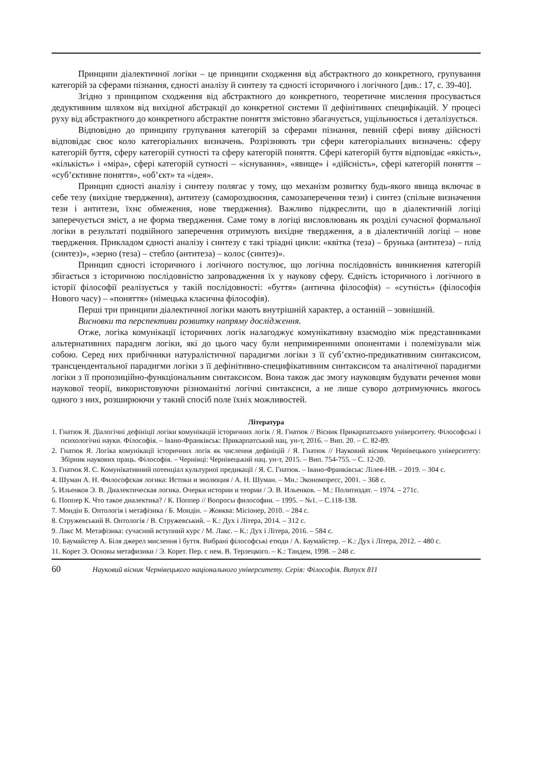Принципи діалектичної логіки – це принципи сходження від абстрактного до конкретного, групування категорій за сферами пізнання, єдності аналізу й синтезу та єдності історичного і логічного [див.: 17, с. 39-40].
Згідно з принципом сходження від абстрактного до конкретного, теоретичне мислення просувається дедуктивним шляхом від вихідної абстракції до конкретної системи її дефінітивних специфікацій. У процесі руху від абстрактного до конкретного абстрактне поняття змістовно збагачується, ущільнюється і деталізується.
Відповідно до принципу групування категорій за сферами пізнання, певній сфері вияву дійсності відповідає своє коло категоріальних визначень. Розрізняють три сфери категоріальних визначень: сферу категорій буття, сферу категорій сутності та сферу категорій поняття. Сфері категорій буття відповідає «якість», «кількість» і «міра», сфері категорій сутності – «існування», «явище» і «дійсність», сфері категорій поняття – «суб’єктивне поняття», «об’єкт» та «ідея».
Принцип єдності аналізу і синтезу полягає у тому, що механізм розвитку будь-якого явища включає в себе тезу (вихідне твердження), антитезу (самороздвоєння, самозаперечення тези) і синтез (спільне визначення тези і антитези, їхнє обмеження, нове твердження). Важливо підкреслити, що в діалектичній логіці заперечується зміст, а не форма твердження. Саме тому в логіці висловлювань як розділі сучасної формальної логіки в результаті подвійного заперечення отримують вихідне твердження, а в діалектичній логіці – нове твердження. Прикладом єдності аналізу і синтезу є такі тріадні цикли: «квітка (теза) – брунька (антитеза) – плід (синтез)», «зерно (теза) – стебло (антитеза) – колос (синтез)».
Принцип єдності історичного і логічного постулює, що логічна послідовність виникнення категорій збігається з історичною послідовністю запровадження їх у наукову сферу. Єдність історичного і логічного в історії філософії реалізується у такій послідовності: «буття» (антична філософія) – «сутність» (філософія Нового часу) – «поняття» (німецька класична філософія).
Перші три принципи діалектичної логіки мають внутрішній характер, а останній – зовнішній.
Висновки та перспективи розвитку напряму дослідження.
Отже, логіка комунікації історичних логік налагоджує комунікативну взаємодію між представниками альтернативних парадигм логіки, які до цього часу були непримиренними опонентами і полемізували між собою. Серед них прибічники натуралістичної парадигми логіки з її суб’єктно-предикативним синтаксисом, трансцендентальної парадигми логіки з її дефінітивно-специфікативним синтаксисом та аналітичної парадигми логіки з її пропозиційно-функціональним синтаксисом. Вона також дає змогу науковцям будувати речення мови наукової теорії, використовуючи різноманітні логічні синтаксиси, а не лише суворо дотримуючись якогось одного з них, розширюючи у такий спосіб поле їхніх можливостей.
Література
1. Гнатюк Я. Діалогічні дефініції логіки комунікацій історичних логік / Я. Гнатюк // Вісник Прикарпатського університету. Філософські і психологічні науки. Філософія. – Івано-Франківськ: Прикарпатський нац. ун-т, 2016. – Вип. 20. – С. 82-89.
2. Гнатюк Я. Логіка комунікації історичних логік як числення дефініцій / Я. Гнатюк // Науковий вісник Чернівецького університету: Збірник наукових праць. Філософія. – Чернівці: Чернівецький нац. ун-т, 2015. – Вип. 754-755. – С. 12-20.
3. Гнатюк Я. С. Комунікативний потенціал культурної предикації / Я. С. Гнатюк. – Івано-Франківськ: Лілея-НВ. – 2019. – 304 с.
4. Шуман А. Н. Философская логика: Истоки и эволюция / А. Н. Шуман. – Мн.: Экономпресс, 2001. – 368 с.
5. Ильенков Э. В. Диалектическая логика. Очерки истории и теории / Э. В. Ильенков. – М.: Политиздат. – 1974. – 271с.
6. Поппер К. Что такое диалектика? / К. Поппер // Вопросы философии. – 1995. – №1. – С.118-138.
7. Мондін Б. Онтологія і метафізика / Б. Мондін. – Жовква: Місіонер, 2010. – 284 с.
8. Стружевський В. Онтологія / В. Стружевський. – К.: Дух і Літера, 2014. – 312 с.
9. Лакс М. Метафізика: сучасний вступний курс / М. Лакс. – К.: Дух і Літера, 2016. – 584 с.
10. Баумайстер А. Біля джерел мислення і буття. Вибрані філософські етюди / А. Баумайстер. – К.: Дух і Літера, 2012. – 480 с.
11. Корет Э. Основы метафизики / Э. Корет. Пер. с нем. В. Терлецкого. – К.: Тандем, 1998. – 248 с.
60 Науковий вісник Чернівецького національного університету. Серія: Філософія. Випуск 811